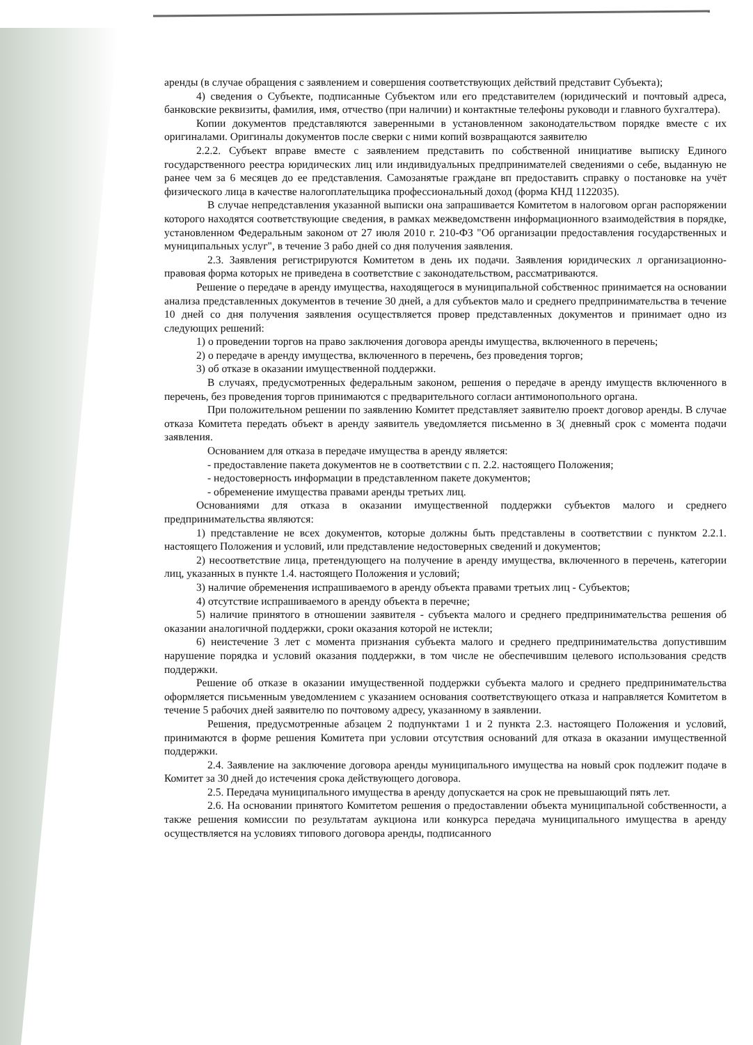аренды (в случае обращения с заявлением и совершения соответствующих действий представит Субъекта);
4) сведения о Субъекте, подписанные Субъектом или его представителем (юридический и почтовый адреса, банковские реквизиты, фамилия, имя, отчество (при наличии) и контактные телефоны руководи и главного бухгалтера).
Копии документов представляются заверенными в установленном законодательством порядке вместе с их оригиналами. Оригиналы документов после сверки с ними копий возвращаются заявителю
2.2.2. Субъект вправе вместе с заявлением представить по собственной инициативе выписку Единого государственного реестра юридических лиц или индивидуальных предпринимателей сведениями о себе, выданную не ранее чем за 6 месяцев до ее представления. Самозанятые граждане вп предоставить справку о постановке на учёт физического лица в качестве налогоплательщика профессиональный доход (форма КНД 1122035).
В случае непредставления указанной выписки она запрашивается Комитетом в налоговом орган распоряжении которого находятся соответствующие сведения, в рамках межведомственн информационного взаимодействия в порядке, установленном Федеральным законом от 27 июля 2010 г. 210-ФЗ "Об организации предоставления государственных и муниципальных услуг", в течение 3 рабо дней со дня получения заявления.
2.3. Заявления регистрируются Комитетом в день их подачи. Заявления юридических л организационно-правовая форма которых не приведена в соответствие с законодательством, рассматриваются.
Решение о передаче в аренду имущества, находящегося в муниципальной собственнос принимается на основании анализа представленных документов в течение 30 дней, а для субъектов мало и среднего предпринимательства в течение 10 дней со дня получения заявления осуществляется провер представленных документов и принимает одно из следующих решений:
1) о проведении торгов на право заключения договора аренды имущества, включенного в перечень;
2) о передаче в аренду имущества, включенного в перечень, без проведения торгов;
3) об отказе в оказании имущественной поддержки.
В случаях, предусмотренных федеральным законом, решения о передаче в аренду имуществ включенного в перечень, без проведения торгов принимаются с предварительного согласи антимонопольного органа.
При положительном решении по заявлению Комитет представляет заявителю проект договор аренды. В случае отказа Комитета передать объект в аренду заявитель уведомляется письменно в 3( дневный срок с момента подачи заявления.
Основанием для отказа в передаче имущества в аренду является:
- предоставление пакета документов не в соответствии с п. 2.2. настоящего Положения;
- недостоверность информации в представленном пакете документов;
- обременение имущества правами аренды третьих лиц.
Основаниями для отказа в оказании имущественной поддержки субъектов малого и среднего предпринимательства являются:
1) представление не всех документов, которые должны быть представлены в соответствии с пунктом 2.2.1. настоящего Положения и условий, или представление недостоверных сведений и документов;
2) несоответствие лица, претендующего на получение в аренду имущества, включенного в перечень, категории лиц, указанных в пункте 1.4. настоящего Положения и условий;
3) наличие обременения испрашиваемого в аренду объекта правами третьих лиц - Субъектов;
4) отсутствие испрашиваемого в аренду объекта в перечне;
5) наличие принятого в отношении заявителя - субъекта малого и среднего предпринимательства решения об оказании аналогичной поддержки, сроки оказания которой не истекли;
6) неистечение 3 лет с момента признания субъекта малого и среднего предпринимательства допустившим нарушение порядка и условий оказания поддержки, в том числе не обеспечившим целевого использования средств поддержки.
Решение об отказе в оказании имущественной поддержки субъекта малого и среднего предпринимательства оформляется письменным уведомлением с указанием основания соответствующего отказа и направляется Комитетом в течение 5 рабочих дней заявителю по почтовому адресу, указанному в заявлении.
Решения, предусмотренные абзацем 2 подпунктами 1 и 2 пункта 2.3. настоящего Положения и условий, принимаются в форме решения Комитета при условии отсутствия оснований для отказа в оказании имущественной поддержки.
2.4. Заявление на заключение договора аренды муниципального имущества на новый срок подлежит подаче в Комитет за 30 дней до истечения срока действующего договора.
2.5. Передача муниципального имущества в аренду допускается на срок не превышающий пять лет.
2.6. На основании принятого Комитетом решения о предоставлении объекта муниципальной собственности, а также решения комиссии по результатам аукциона или конкурса передача муниципального имущества в аренду осуществляется на условиях типового договора аренды, подписанного